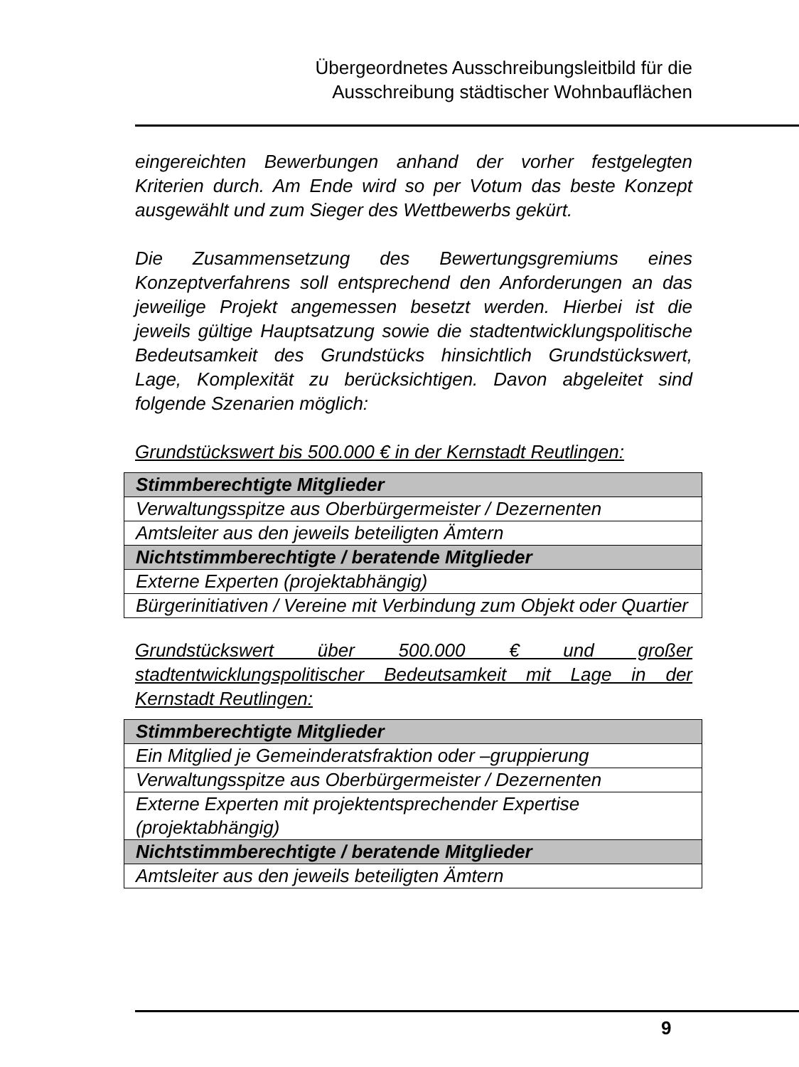Übergeordnetes Ausschreibungsleitbild für die
Ausschreibung städtischer Wohnbauflächen
eingereichten Bewerbungen anhand der vorher festgelegten Kriterien durch. Am Ende wird so per Votum das beste Konzept ausgewählt und zum Sieger des Wettbewerbs gekürt.
Die Zusammensetzung des Bewertungsgremiums eines Konzeptverfahrens soll entsprechend den Anforderungen an das jeweilige Projekt angemessen besetzt werden. Hierbei ist die jeweils gültige Hauptsatzung sowie die stadtentwicklungspolitische Bedeutsamkeit des Grundstücks hinsichtlich Grundstückswert, Lage, Komplexität zu berücksichtigen. Davon abgeleitet sind folgende Szenarien möglich:
Grundstückswert bis 500.000 € in der Kernstadt Reutlingen:
| Stimmberechtigte Mitglieder |
| Verwaltungsspitze aus Oberbürgermeister / Dezernenten |
| Amtsleiter aus den jeweils beteiligten Ämtern |
| Nichtstimmberechtigte / beratende Mitglieder |
| Externe Experten (projektabhängig) |
| Bürgerinitiativen / Vereine mit Verbindung zum Objekt oder Quartier |
Grundstückswert über 500.000 € und großer stadtentwicklungspolitischer Bedeutsamkeit mit Lage in der Kernstadt Reutlingen:
| Stimmberechtigte Mitglieder |
| Ein Mitglied je Gemeinderatsfraktion oder –gruppierung |
| Verwaltungsspitze aus Oberbürgermeister / Dezernenten |
| Externe Experten mit projektentsprechender Expertise (projektabhängig) |
| Nichtstimmberechtigte / beratende Mitglieder |
| Amtsleiter aus den jeweils beteiligten Ämtern |
9